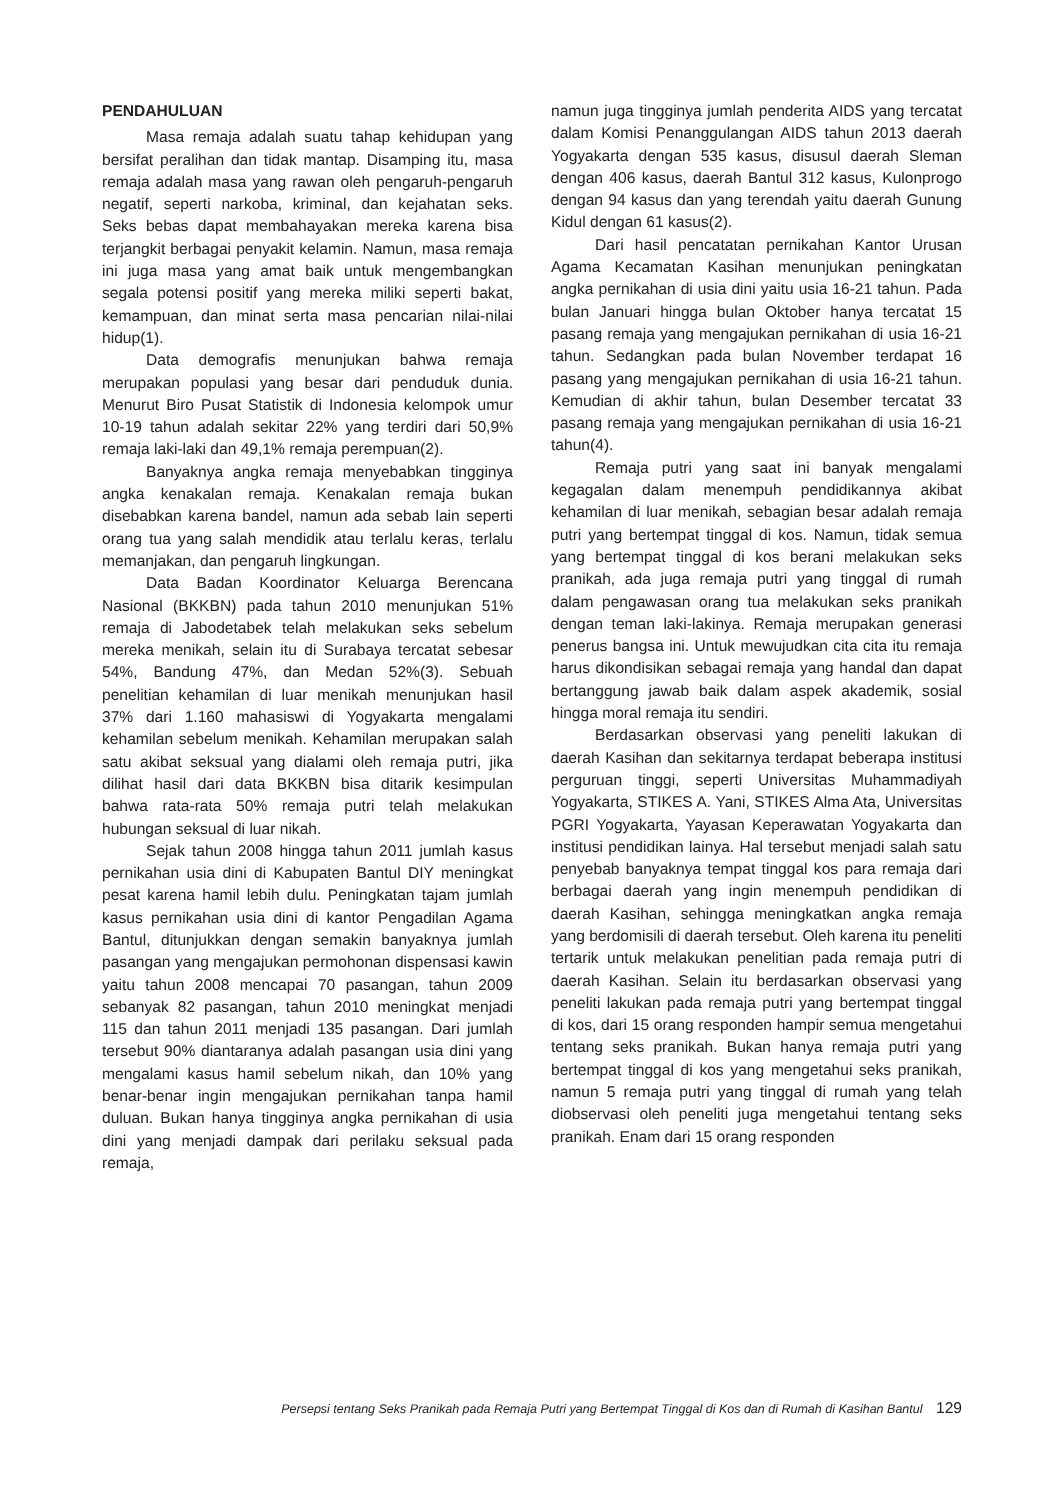PENDAHULUAN
Masa remaja adalah suatu tahap kehidupan yang bersifat peralihan dan tidak mantap. Disamping itu, masa remaja adalah masa yang rawan oleh pengaruh-pengaruh negatif, seperti narkoba, kriminal, dan kejahatan seks. Seks bebas dapat membahayakan mereka karena bisa terjangkit berbagai penyakit kelamin. Namun, masa remaja ini juga masa yang amat baik untuk mengembangkan segala potensi positif yang mereka miliki seperti bakat, kemampuan, dan minat serta masa pencarian nilai-nilai hidup(1).
Data demografis menunjukan bahwa remaja merupakan populasi yang besar dari penduduk dunia. Menurut Biro Pusat Statistik di Indonesia kelompok umur 10-19 tahun adalah sekitar 22% yang terdiri dari 50,9% remaja laki-laki dan 49,1% remaja perempuan(2).
Banyaknya angka remaja menyebabkan tingginya angka kenakalan remaja. Kenakalan remaja bukan disebabkan karena bandel, namun ada sebab lain seperti orang tua yang salah mendidik atau terlalu keras, terlalu memanjakan, dan pengaruh lingkungan.
Data Badan Koordinator Keluarga Berencana Nasional (BKKBN) pada tahun 2010 menunjukan 51% remaja di Jabodetabek telah melakukan seks sebelum mereka menikah, selain itu di Surabaya tercatat sebesar 54%, Bandung 47%, dan Medan 52%(3). Sebuah penelitian kehamilan di luar menikah menunjukan hasil 37% dari 1.160 mahasiswi di Yogyakarta mengalami kehamilan sebelum menikah. Kehamilan merupakan salah satu akibat seksual yang dialami oleh remaja putri, jika dilihat hasil dari data BKKBN bisa ditarik kesimpulan bahwa rata-rata 50% remaja putri telah melakukan hubungan seksual di luar nikah.
Sejak tahun 2008 hingga tahun 2011 jumlah kasus pernikahan usia dini di Kabupaten Bantul DIY meningkat pesat karena hamil lebih dulu. Peningkatan tajam jumlah kasus pernikahan usia dini di kantor Pengadilan Agama Bantul, ditunjukkan dengan semakin banyaknya jumlah pasangan yang mengajukan permohonan dispensasi kawin yaitu tahun 2008 mencapai 70 pasangan, tahun 2009 sebanyak 82 pasangan, tahun 2010 meningkat menjadi 115 dan tahun 2011 menjadi 135 pasangan. Dari jumlah tersebut 90% diantaranya adalah pasangan usia dini yang mengalami kasus hamil sebelum nikah, dan 10% yang benar-benar ingin mengajukan pernikahan tanpa hamil duluan. Bukan hanya tingginya angka pernikahan di usia dini yang menjadi dampak dari perilaku seksual pada remaja,
namun juga tingginya jumlah penderita AIDS yang tercatat dalam Komisi Penanggulangan AIDS tahun 2013 daerah Yogyakarta dengan 535 kasus, disusul daerah Sleman dengan 406 kasus, daerah Bantul 312 kasus, Kulonprogo dengan 94 kasus dan yang terendah yaitu daerah Gunung Kidul dengan 61 kasus(2).
Dari hasil pencatatan pernikahan Kantor Urusan Agama Kecamatan Kasihan menunjukan peningkatan angka pernikahan di usia dini yaitu usia 16-21 tahun. Pada bulan Januari hingga bulan Oktober hanya tercatat 15 pasang remaja yang mengajukan pernikahan di usia 16-21 tahun. Sedangkan pada bulan November terdapat 16 pasang yang mengajukan pernikahan di usia 16-21 tahun. Kemudian di akhir tahun, bulan Desember tercatat 33 pasang remaja yang mengajukan pernikahan di usia 16-21 tahun(4).
Remaja putri yang saat ini banyak mengalami kegagalan dalam menempuh pendidikannya akibat kehamilan di luar menikah, sebagian besar adalah remaja putri yang bertempat tinggal di kos. Namun, tidak semua yang bertempat tinggal di kos berani melakukan seks pranikah, ada juga remaja putri yang tinggal di rumah dalam pengawasan orang tua melakukan seks pranikah dengan teman laki-lakinya. Remaja merupakan generasi penerus bangsa ini. Untuk mewujudkan cita cita itu remaja harus dikondisikan sebagai remaja yang handal dan dapat bertanggung jawab baik dalam aspek akademik, sosial hingga moral remaja itu sendiri.
Berdasarkan observasi yang peneliti lakukan di daerah Kasihan dan sekitarnya terdapat beberapa institusi perguruan tinggi, seperti Universitas Muhammadiyah Yogyakarta, STIKES A. Yani, STIKES Alma Ata, Universitas PGRI Yogyakarta, Yayasan Keperawatan Yogyakarta dan institusi pendidikan lainya. Hal tersebut menjadi salah satu penyebab banyaknya tempat tinggal kos para remaja dari berbagai daerah yang ingin menempuh pendidikan di daerah Kasihan, sehingga meningkatkan angka remaja yang berdomisili di daerah tersebut. Oleh karena itu peneliti tertarik untuk melakukan penelitian pada remaja putri di daerah Kasihan. Selain itu berdasarkan observasi yang peneliti lakukan pada remaja putri yang bertempat tinggal di kos, dari 15 orang responden hampir semua mengetahui tentang seks pranikah. Bukan hanya remaja putri yang bertempat tinggal di kos yang mengetahui seks pranikah, namun 5 remaja putri yang tinggal di rumah yang telah diobservasi oleh peneliti juga mengetahui tentang seks pranikah. Enam dari 15 orang responden
Persepsi tentang Seks Pranikah pada Remaja Putri yang Bertempat Tinggal di Kos dan di Rumah di Kasihan Bantul 129